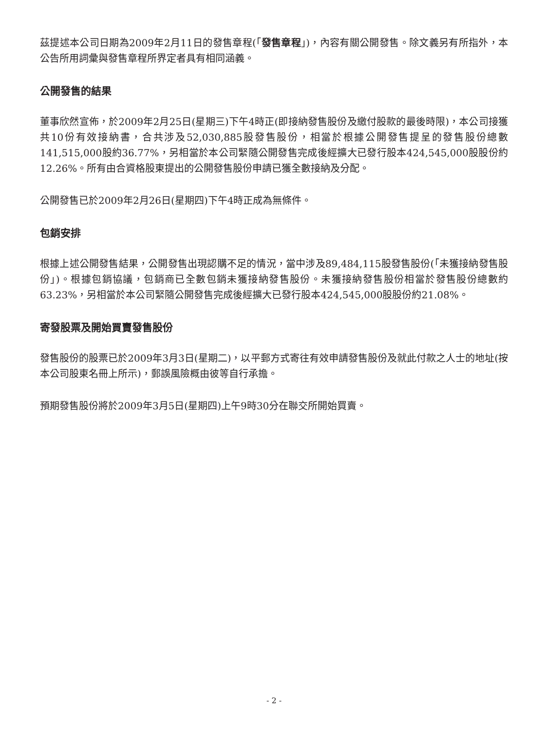茲提述本公司日期為2009年2月11日的發售章程(「發售章程」)，內容有關公開發售。除文義另有所指外，本公告所用詞彙與發售章程所界定者具有相同涵義。
公開發售的結果
董事欣然宣佈，於2009年2月25日(星期三)下午4時正(即接納發售股份及繳付股款的最後時限)，本公司接獲共10份有效接納書，合共涉及52,030,885股發售股份，相當於根據公開發售提呈的發售股份總數141,515,000股約36.77%，另相當於本公司緊隨公開發售完成後經擴大已發行股本424,545,000股股份約12.26%。所有由合資格股東提出的公開發售股份申請已獲全數接納及分配。
公開發售已於2009年2月26日(星期四)下午4時正成為無條件。
包銷安排
根據上述公開發售結果，公開發售出現認購不足的情況，當中涉及89,484,115股發售股份(「未獲接納發售股份」)。根據包銷協議，包銷商已全數包銷未獲接納發售股份。未獲接納發售股份相當於發售股份總數約63.23%，另相當於本公司緊隨公開發售完成後經擴大已發行股本424,545,000股股份約21.08%。
寄發股票及開始買賣發售股份
發售股份的股票已於2009年3月3日(星期二)，以平郵方式寄往有效申請發售股份及就此付款之人士的地址(按本公司股東名冊上所示)，郵誤風險概由彼等自行承擔。
預期發售股份將於2009年3月5日(星期四)上午9時30分在聯交所開始買賣。
- 2 -